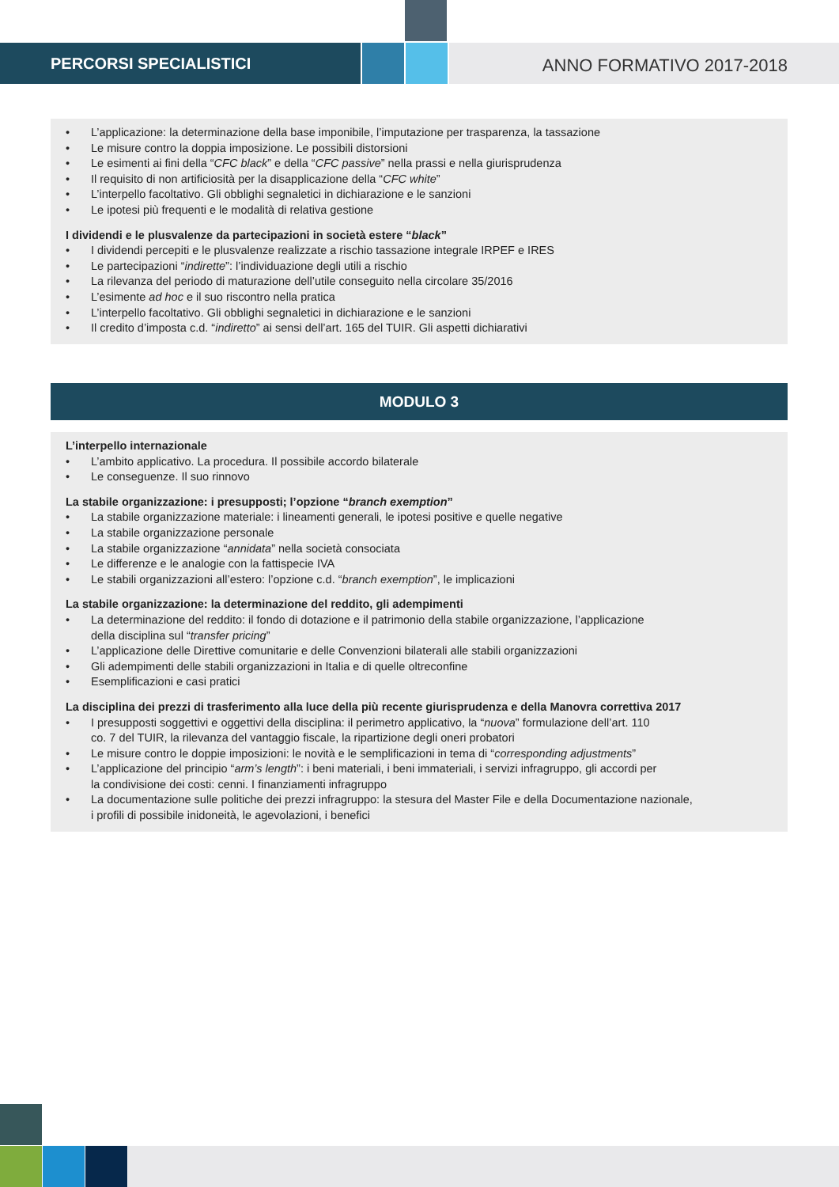PERCORSI SPECIALISTICI
ANNO FORMATIVO 2017-2018
• L’applicazione: la determinazione della base imponibile, l’imputazione per trasparenza, la tassazione
• Le misure contro la doppia imposizione. Le possibili distorsioni
• Le esimenti ai fini della “CFC black” e della “CFC passive” nella prassi e nella giurisprudenza
• Il requisito di non artificiosità per la disapplicazione della “CFC white”
• L’interpello facoltativo. Gli obblighi segnaletici in dichiarazione e le sanzioni
• Le ipotesi più frequenti e le modalità di relativa gestione
I dividendi e le plusvalenze da partecipazioni in società estere “black”
• I dividendi percepiti e le plusvalenze realizzate a rischio tassazione integrale IRPEF e IRES
• Le partecipazioni “indirette”: l’individuazione degli utili a rischio
• La rilevanza del periodo di maturazione dell’utile conseguito nella circolare 35/2016
• L’esimente ad hoc e il suo riscontro nella pratica
• L’interpello facoltativo. Gli obblighi segnaletici in dichiarazione e le sanzioni
• Il credito d’imposta c.d. “indiretto” ai sensi dell’art. 165 del TUIR. Gli aspetti dichiarativi
MODULO 3
L’interpello internazionale
• L’ambito applicativo. La procedura. Il possibile accordo bilaterale
• Le conseguenze. Il suo rinnovo
La stabile organizzazione: i presupposti; l’opzione “branch exemption”
• La stabile organizzazione materiale: i lineamenti generali, le ipotesi positive e quelle negative
• La stabile organizzazione personale
• La stabile organizzazione “annidata” nella società consociata
• Le differenze e le analogie con la fattispecie IVA
• Le stabili organizzazioni all’estero: l’opzione c.d. “branch exemption”, le implicazioni
La stabile organizzazione: la determinazione del reddito, gli adempimenti
• La determinazione del reddito: il fondo di dotazione e il patrimonio della stabile organizzazione, l’applicazione
della disciplina sul “transfer pricing”
• L’applicazione delle Direttive comunitarie e delle Convenzioni bilaterali alle stabili organizzazioni
• Gli adempimenti delle stabili organizzazioni in Italia e di quelle oltreconfine
• Esemplificazioni e casi pratici
La disciplina dei prezzi di trasferimento alla luce della più recente giurisprudenza e della Manovra correttiva 2017
• I presupposti soggettivi e oggettivi della disciplina: il perimetro applicativo, la “nuova” formulazione dell’art. 110
co. 7 del TUIR, la rilevanza del vantaggio fiscale, la ripartizione degli oneri probatori
• Le misure contro le doppie imposizioni: le novità e le semplificazioni in tema di “corresponding adjustments”
• L’applicazione del principio “arm’s length”: i beni materiali, i beni immateriali, i servizi infragruppo, gli accordi per
la condivisione dei costi: cenni. I finanziamenti infragruppo
• La documentazione sulle politiche dei prezzi infragruppo: la stesura del Master File e della Documentazione nazionale,
i profili di possibile inidoneità, le agevolazioni, i benefici